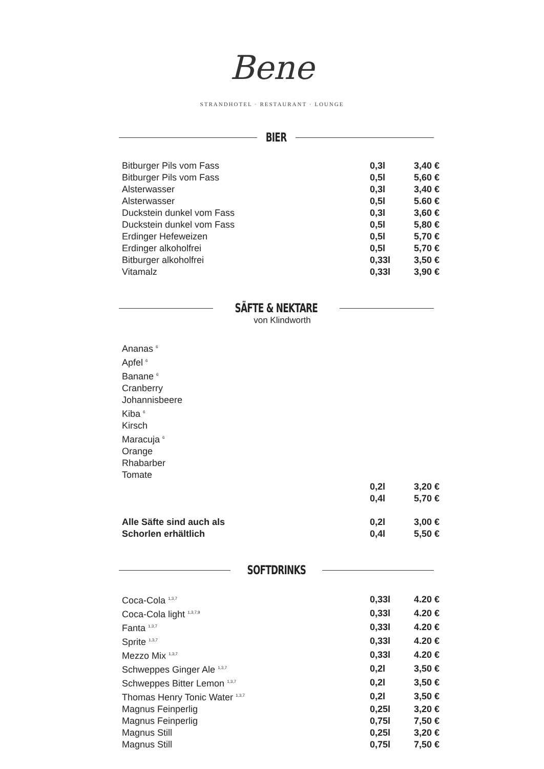Bene
STRANDHOTEL · RESTAURANT · LOUNGE
BIER
| Bitburger Pils vom Fass | 0,3l | 3,40 € |
| Bitburger Pils vom Fass | 0,5l | 5,60 € |
| Alsterwasser | 0,3l | 3,40 € |
| Alsterwasser | 0,5l | 5.60 € |
| Duckstein dunkel vom Fass | 0,3l | 3,60 € |
| Duckstein dunkel vom Fass | 0,5l | 5,80 € |
| Erdinger Hefeweizen | 0,5l | 5,70 € |
| Erdinger alkoholfrei | 0,5l | 5,70 € |
| Bitburger alkoholfrei | 0,33l | 3,50 € |
| Vitamalz | 0,33l | 3,90 € |
SÄFTE & NEKTARE
von Klindworth
| Ananas <sup>6</sup> | | |
| Apfel <sup>6</sup> | | |
| Banane <sup>6</sup> | | |
| Cranberry | | |
| Johannisbeere | | |
| Kiba <sup>6</sup> | | |
| Kirsch | | |
| Maracuja <sup>6</sup> | | |
| Orange | | |
| Rhabarber | | |
| Tomate | | |
| | 0,2l | 3,20 € |
| | 0,4l | 5,70 € |
| Alle Säfte sind auch als | 0,2l | 3,00 € |
| Schorlen erhältlich | 0,4l | 5,50 € |
SOFTDRINKS
| Coca-Cola <sup>1,3,7</sup> | 0,33l | 4.20 € |
| Coca-Cola light <sup>1,3,7,9</sup> | 0,33l | 4.20 € |
| Fanta <sup>1,3,7</sup> | 0,33l | 4.20 € |
| Sprite <sup>1,3,7</sup> | 0,33l | 4.20 € |
| Mezzo Mix <sup>1,3,7</sup> | 0,33l | 4.20 € |
| Schweppes Ginger Ale <sup>1,3,7</sup> | 0,2l | 3,50 € |
| Schweppes Bitter Lemon <sup>1,3,7</sup> | 0,2l | 3,50 € |
| Thomas Henry Tonic Water <sup>1,3,7</sup> | 0,2l | 3,50 € |
| Magnus Feinperlig | 0,25l | 3,20 € |
| Magnus Feinperlig | 0,75l | 7,50 € |
| Magnus Still | 0,25l | 3,20 € |
| Magnus Still | 0,75l | 7,50 € |